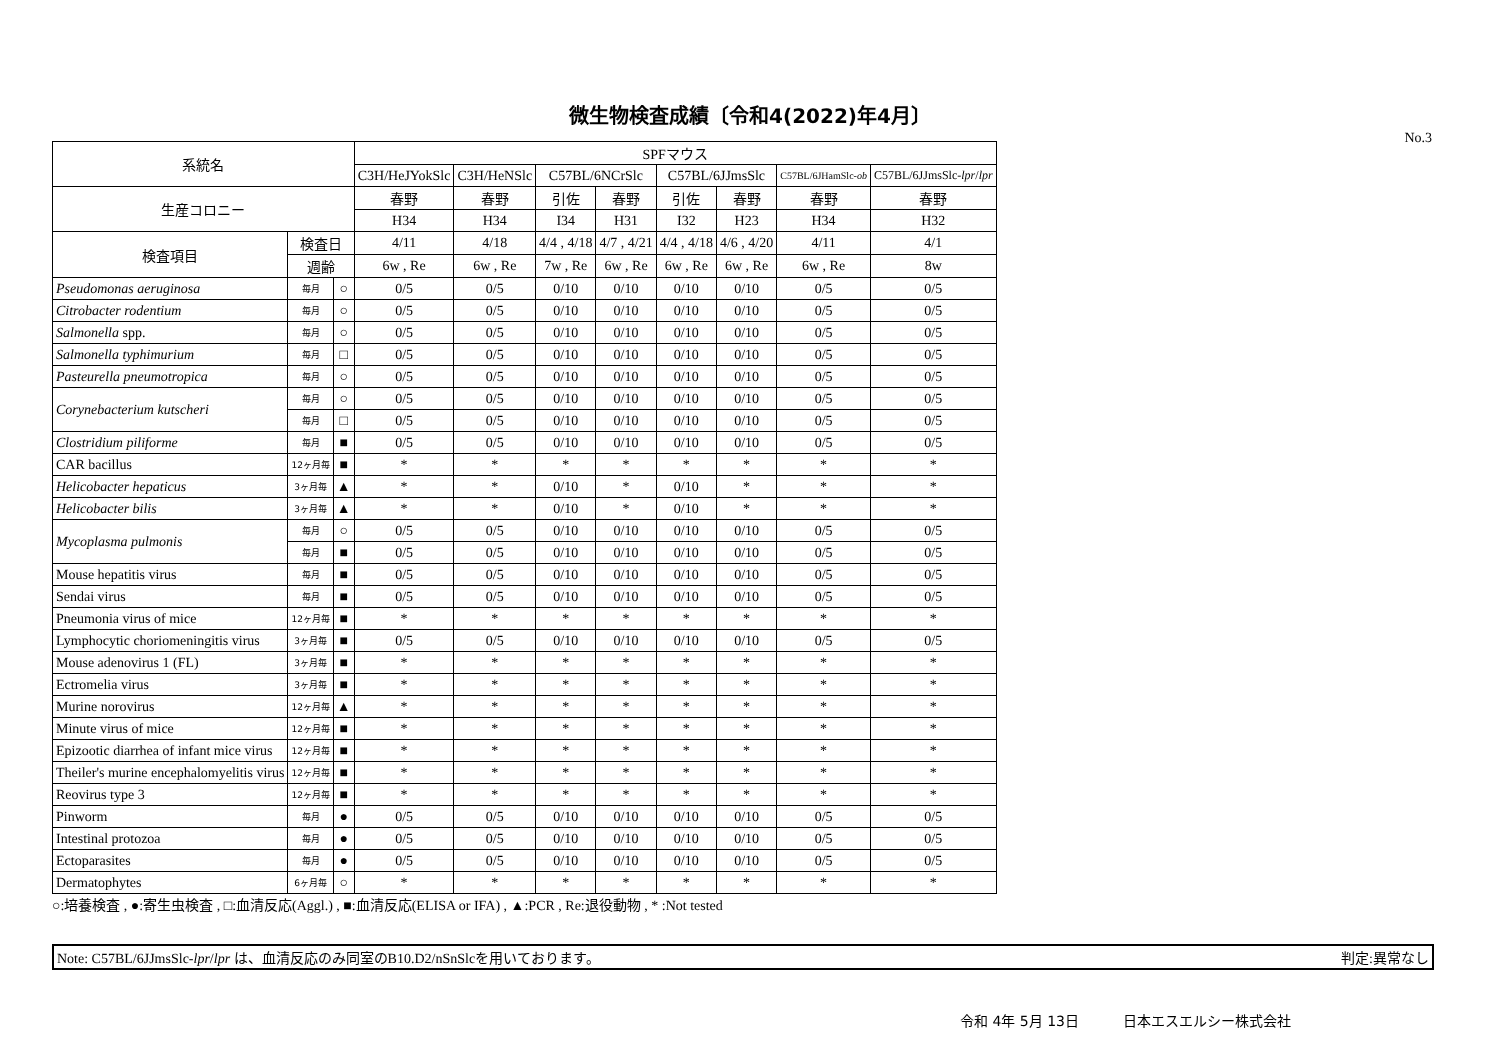微生物検査成績〔令和4(2022)年4月〕
No.3
| 系統名 | | | SPFマウス | | | | | | | |
| --- | --- | --- | --- | --- | --- | --- | --- | --- | --- | --- |
| | | | C3H/HeJYokSlc | C3H/HeNSlc | C57BL/6NCrSlc | | C57BL/6JJmsSlc | | C57BL/6JHamSlc- ob | C57BL/6JJmsSlc- lpr / lpr |
| 生産コロニー | | | 春野 | 春野 | 引佐 | 春野 | 引佐 | 春野 | 春野 | 春野 |
| | | | H34 | H34 | I34 | H31 | I32 | H23 | H34 | H32 |
| 検査項目 | 検査日 | | 4/11 | 4/18 | 4/4 , 4/18 | 4/7 , 4/21 | 4/4 , 4/18 | 4/6 , 4/20 | 4/11 | 4/1 |
| | 週齢 | | 6w , Re | 6w , Re | 7w , Re | 6w , Re | 6w , Re | 6w , Re | 6w , Re | 8w |
| Pseudomonas aeruginosa | 毎月 | ○ | 0/5 | 0/5 | 0/10 | 0/10 | 0/10 | 0/10 | 0/5 | 0/5 |
| Citrobacter rodentium | 毎月 | ○ | 0/5 | 0/5 | 0/10 | 0/10 | 0/10 | 0/10 | 0/5 | 0/5 |
| Salmonella spp. | 毎月 | ○ | 0/5 | 0/5 | 0/10 | 0/10 | 0/10 | 0/10 | 0/5 | 0/5 |
| Salmonella typhimurium | 毎月 | □ | 0/5 | 0/5 | 0/10 | 0/10 | 0/10 | 0/10 | 0/5 | 0/5 |
| Pasteurella pneumotropica | 毎月 | ○ | 0/5 | 0/5 | 0/10 | 0/10 | 0/10 | 0/10 | 0/5 | 0/5 |
| Corynebacterium kutscheri | 毎月 | ○ | 0/5 | 0/5 | 0/10 | 0/10 | 0/10 | 0/10 | 0/5 | 0/5 |
| | 毎月 | □ | 0/5 | 0/5 | 0/10 | 0/10 | 0/10 | 0/10 | 0/5 | 0/5 |
| Clostridium piliforme | 毎月 | ■ | 0/5 | 0/5 | 0/10 | 0/10 | 0/10 | 0/10 | 0/5 | 0/5 |
| CAR bacillus | 12ヶ月毎 | ■ | * | * | * | * | * | * | * | * |
| Helicobacter hepaticus | 3ヶ月毎 | ▲ | * | * | 0/10 | * | 0/10 | * | * | * |
| Helicobacter bilis | 3ヶ月毎 | ▲ | * | * | 0/10 | * | 0/10 | * | * | * |
| Mycoplasma pulmonis | 毎月 | ○ | 0/5 | 0/5 | 0/10 | 0/10 | 0/10 | 0/10 | 0/5 | 0/5 |
| | 毎月 | ■ | 0/5 | 0/5 | 0/10 | 0/10 | 0/10 | 0/10 | 0/5 | 0/5 |
| Mouse hepatitis virus | 毎月 | ■ | 0/5 | 0/5 | 0/10 | 0/10 | 0/10 | 0/10 | 0/5 | 0/5 |
| Sendai virus | 毎月 | ■ | 0/5 | 0/5 | 0/10 | 0/10 | 0/10 | 0/10 | 0/5 | 0/5 |
| Pneumonia virus of mice | 12ヶ月毎 | ■ | * | * | * | * | * | * | * | * |
| Lymphocytic choriomeningitis virus | 3ヶ月毎 | ■ | 0/5 | 0/5 | 0/10 | 0/10 | 0/10 | 0/10 | 0/5 | 0/5 |
| Mouse adenovirus 1 (FL) | 3ヶ月毎 | ■ | * | * | * | * | * | * | * | * |
| Ectromelia virus | 3ヶ月毎 | ■ | * | * | * | * | * | * | * | * |
| Murine norovirus | 12ヶ月毎 | ▲ | * | * | * | * | * | * | * | * |
| Minute virus of mice | 12ヶ月毎 | ■ | * | * | * | * | * | * | * | * |
| Epizootic diarrhea of infant mice virus | 12ヶ月毎 | ■ | * | * | * | * | * | * | * | * |
| Theiler's murine encephalomyelitis virus | 12ヶ月毎 | ■ | * | * | * | * | * | * | * | * |
| Reovirus type 3 | 12ヶ月毎 | ■ | * | * | * | * | * | * | * | * |
| Pinworm | 毎月 | ● | 0/5 | 0/5 | 0/10 | 0/10 | 0/10 | 0/10 | 0/5 | 0/5 |
| Intestinal protozoa | 毎月 | ● | 0/5 | 0/5 | 0/10 | 0/10 | 0/10 | 0/10 | 0/5 | 0/5 |
| Ectoparasites | 毎月 | ● | 0/5 | 0/5 | 0/10 | 0/10 | 0/10 | 0/10 | 0/5 | 0/5 |
| Dermatophytes | 6ヶ月毎 | ○ | * | * | * | * | * | * | * | * |
○:培養検査 , ●:寄生虫検査 , □:血清反応(Aggl.) , ■:血清反応(ELISA or IFA) , ▲:PCR , Re:退役動物 , * :Not tested
Note: C57BL/6JJmsSlc-lpr/lpr は、血清反応のみ同室のB10.D2/nSnSlcを用いております。 判定:異常なし
令和 4年 5月 13日 日本エスエルシー株式会社